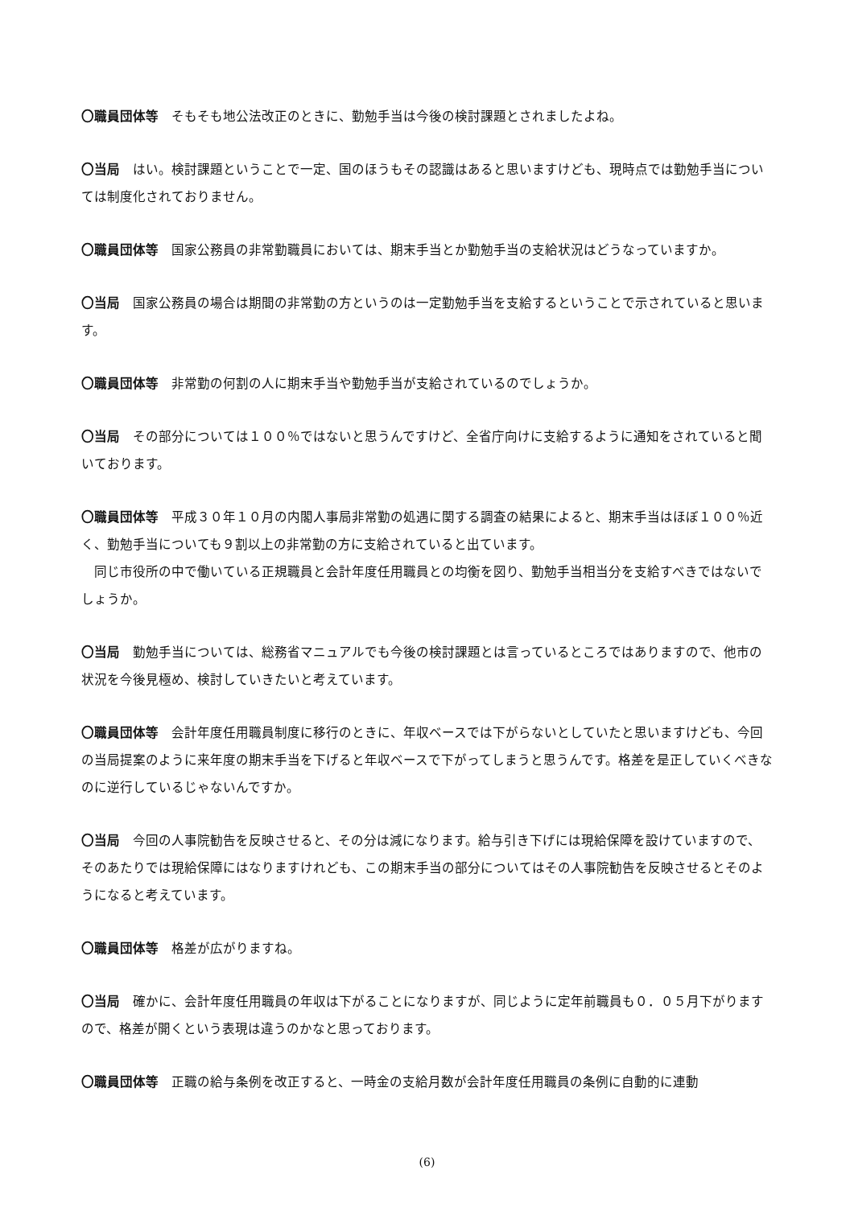〇職員団体等　そもそも地公法改正のときに、勤勉手当は今後の検討課題とされましたよね。
〇当局　はい。検討課題ということで一定、国のほうもその認識はあると思いますけども、現時点では勤勉手当については制度化されておりません。
〇職員団体等　国家公務員の非常勤職員においては、期末手当とか勤勉手当の支給状況はどうなっていますか。
〇当局　国家公務員の場合は期間の非常勤の方というのは一定勤勉手当を支給するということで示されていると思います。
〇職員団体等　非常勤の何割の人に期末手当や勤勉手当が支給されているのでしょうか。
〇当局　その部分については１００％ではないと思うんですけど、全省庁向けに支給するように通知をされていると聞いております。
〇職員団体等　平成３０年１０月の内閣人事局非常勤の処遇に関する調査の結果によると、期末手当はほぼ１００％近く、勤勉手当についても９割以上の非常勤の方に支給されていると出ています。
　同じ市役所の中で働いている正規職員と会計年度任用職員との均衡を図り、勤勉手当相当分を支給すべきではないでしょうか。
〇当局　勤勉手当については、総務省マニュアルでも今後の検討課題とは言っているところではありますので、他市の状況を今後見極め、検討していきたいと考えています。
〇職員団体等　会計年度任用職員制度に移行のときに、年収ベースでは下がらないとしていたと思いますけども、今回の当局提案のように来年度の期末手当を下げると年収ベースで下がってしまうと思うんです。格差を是正していくべきなのに逆行しているじゃないんですか。
〇当局　今回の人事院勧告を反映させると、その分は減になります。給与引き下げには現給保障を設けていますので、そのあたりでは現給保障にはなりますけれども、この期末手当の部分についてはその人事院勧告を反映させるとそのようになると考えています。
〇職員団体等　格差が広がりますね。
〇当局　確かに、会計年度任用職員の年収は下がることになりますが、同じように定年前職員も０．０５月下がりますので、格差が開くという表現は違うのかなと思っております。
〇職員団体等　正職の給与条例を改正すると、一時金の支給月数が会計年度任用職員の条例に自動的に連動
(6)